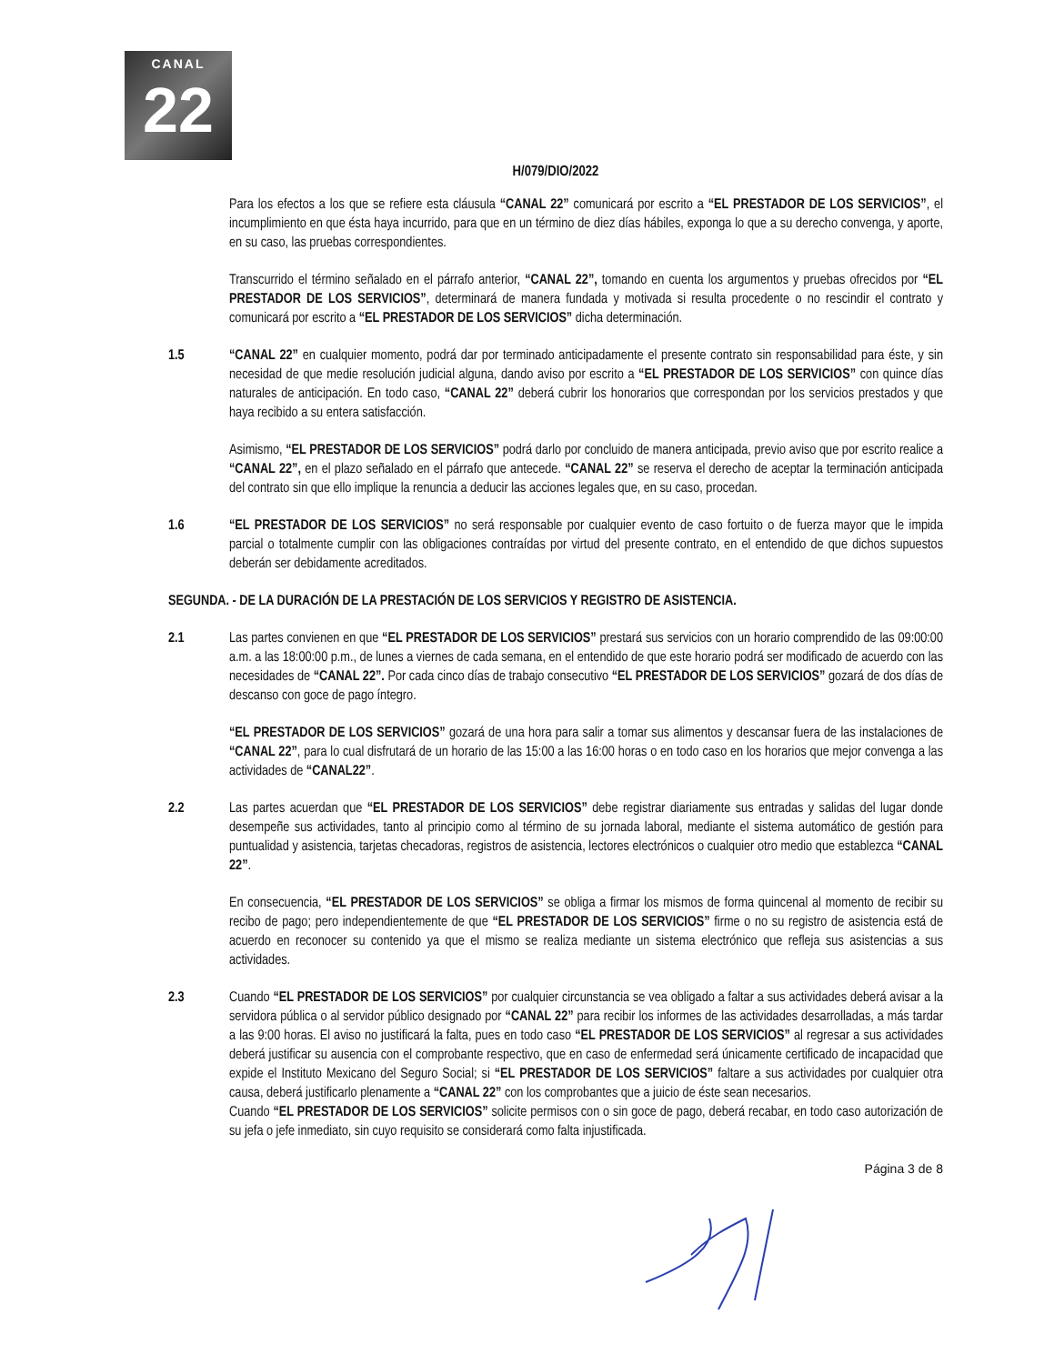CANAL
22
H/079/DIO/2022
Para los efectos a los que se refiere esta cláusula “CANAL 22” comunicará por escrito a “EL PRESTADOR DE LOS SERVICIOS”, el incumplimiento en que ésta haya incurrido, para que en un término de diez días hábiles, exponga lo que a su derecho convenga, y aporte, en su caso, las pruebas correspondientes.
Transcurrido el término señalado en el párrafo anterior, “CANAL 22”, tomando en cuenta los argumentos y pruebas ofrecidos por “EL PRESTADOR DE LOS SERVICIOS”, determinará de manera fundada y motivada si resulta procedente o no rescindir el contrato y comunicará por escrito a “EL PRESTADOR DE LOS SERVICIOS” dicha determinación.
1.5 “CANAL 22” en cualquier momento, podrá dar por terminado anticipadamente el presente contrato sin responsabilidad para éste, y sin necesidad de que medie resolución judicial alguna, dando aviso por escrito a “EL PRESTADOR DE LOS SERVICIOS” con quince días naturales de anticipación. En todo caso, “CANAL 22” deberá cubrir los honorarios que correspondan por los servicios prestados y que haya recibido a su entera satisfacción.
Asimismo, “EL PRESTADOR DE LOS SERVICIOS” podrá darlo por concluido de manera anticipada, previo aviso que por escrito realice a “CANAL 22”, en el plazo señalado en el párrafo que antecede. “CANAL 22” se reserva el derecho de aceptar la terminación anticipada del contrato sin que ello implique la renuncia a deducir las acciones legales que, en su caso, procedan.
1.6 “EL PRESTADOR DE LOS SERVICIOS” no será responsable por cualquier evento de caso fortuito o de fuerza mayor que le impida parcial o totalmente cumplir con las obligaciones contraídas por virtud del presente contrato, en el entendido de que dichos supuestos deberán ser debidamente acreditados.
SEGUNDA. - DE LA DURACIÓN DE LA PRESTACIÓN DE LOS SERVICIOS Y REGISTRO DE ASISTENCIA.
2.1 Las partes convienen en que “EL PRESTADOR DE LOS SERVICIOS” prestará sus servicios con un horario comprendido de las 09:00:00 a.m. a las 18:00:00 p.m., de lunes a viernes de cada semana, en el entendido de que este horario podrá ser modificado de acuerdo con las necesidades de “CANAL 22”. Por cada cinco días de trabajo consecutivo “EL PRESTADOR DE LOS SERVICIOS” gozará de dos días de descanso con goce de pago íntegro.
“EL PRESTADOR DE LOS SERVICIOS” gozará de una hora para salir a tomar sus alimentos y descansar fuera de las instalaciones de “CANAL 22”, para lo cual disfrutará de un horario de las 15:00 a las 16:00 horas o en todo caso en los horarios que mejor convenga a las actividades de “CANAL22”.
2.2 Las partes acuerdan que “EL PRESTADOR DE LOS SERVICIOS” debe registrar diariamente sus entradas y salidas del lugar donde desempeñe sus actividades, tanto al principio como al término de su jornada laboral, mediante el sistema automático de gestión para puntualidad y asistencia, tarjetas checadoras, registros de asistencia, lectores electrónicos o cualquier otro medio que establezca “CANAL 22”.
En consecuencia, “EL PRESTADOR DE LOS SERVICIOS” se obliga a firmar los mismos de forma quincenal al momento de recibir su recibo de pago; pero independientemente de que “EL PRESTADOR DE LOS SERVICIOS” firme o no su registro de asistencia está de acuerdo en reconocer su contenido ya que el mismo se realiza mediante un sistema electrónico que refleja sus asistencias a sus actividades.
2.3 Cuando “EL PRESTADOR DE LOS SERVICIOS” por cualquier circunstancia se vea obligado a faltar a sus actividades deberá avisar a la servidora pública o al servidor público designado por “CANAL 22” para recibir los informes de las actividades desarrolladas, a más tardar a las 9:00 horas. El aviso no justificará la falta, pues en todo caso “EL PRESTADOR DE LOS SERVICIOS” al regresar a sus actividades deberá justificar su ausencia con el comprobante respectivo, que en caso de enfermedad será únicamente certificado de incapacidad que expide el Instituto Mexicano del Seguro Social; si “EL PRESTADOR DE LOS SERVICIOS” faltare a sus actividades por cualquier otra causa, deberá justificarlo plenamente a “CANAL 22” con los comprobantes que a juicio de éste sean necesarios.
Cuando “EL PRESTADOR DE LOS SERVICIOS” solicite permisos con o sin goce de pago, deberá recabar, en todo caso autorización de su jefa o jefe inmediato, sin cuyo requisito se considerará como falta injustificada.
Página 3 de 8